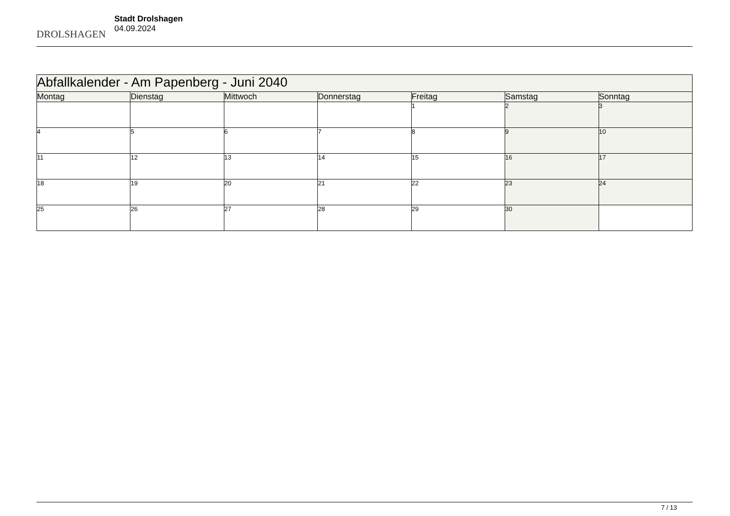DROLSHAGEN
Stadt Drolshagen
04.09.2024
| Abfallkalender - Am Papenberg - Juni 2040 | | | | | | |
| --- | --- | --- | --- | --- | --- | --- |
| Montag | Dienstag | Mittwoch | Donnerstag | Freitag | Samstag | Sonntag |
| | | | | 1 | 2 | 3 |
| 4 | 5 | 6 | 7 | 8 | 9 | 10 |
| 11 | 12 | 13 | 14 | 15 | 16 | 17 |
| 18 | 19 | 20 | 21 | 22 | 23 | 24 |
| 25 | 26 | 27 | 28 | 29 | 30 | |
7 / 13